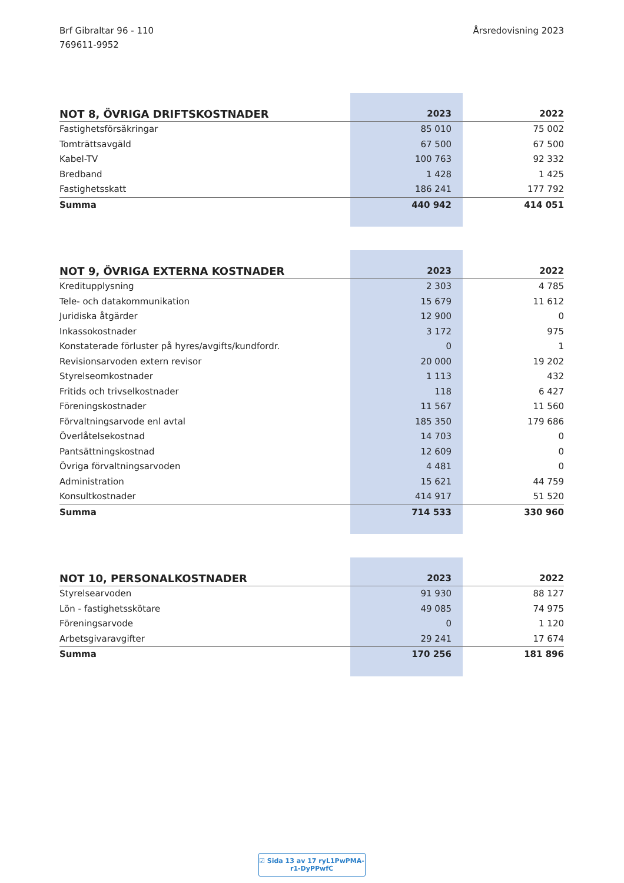Brf Gibraltar 96 - 110
769611-9952
Årsredovisning 2023
| NOT 8, ÖVRIGA DRIFTSKOSTNADER | 2023 | 2022 |
| --- | --- | --- |
| Fastighetsförsäkringar | 85 010 | 75 002 |
| Tomträttsavgäld | 67 500 | 67 500 |
| Kabel-TV | 100 763 | 92 332 |
| Bredband | 1 428 | 1 425 |
| Fastighetsskatt | 186 241 | 177 792 |
| Summa | 440 942 | 414 051 |
| NOT 9, ÖVRIGA EXTERNA KOSTNADER | 2023 | 2022 |
| --- | --- | --- |
| Kreditupplysning | 2 303 | 4 785 |
| Tele- och datakommunikation | 15 679 | 11 612 |
| Juridiska åtgärder | 12 900 | 0 |
| Inkassokostnader | 3 172 | 975 |
| Konstaterade förluster på hyres/avgifts/kundfordr. | 0 | 1 |
| Revisionsarvoden extern revisor | 20 000 | 19 202 |
| Styrelseomkostnader | 1 113 | 432 |
| Fritids och trivselkostnader | 118 | 6 427 |
| Föreningskostnader | 11 567 | 11 560 |
| Förvaltningsarvode enl avtal | 185 350 | 179 686 |
| Överlåtelsekostnad | 14 703 | 0 |
| Pantsättningskostnad | 12 609 | 0 |
| Övriga förvaltningsarvoden | 4 481 | 0 |
| Administration | 15 621 | 44 759 |
| Konsultkostnader | 414 917 | 51 520 |
| Summa | 714 533 | 330 960 |
| NOT 10, PERSONALKOSTNADER | 2023 | 2022 |
| --- | --- | --- |
| Styrelsearvoden | 91 930 | 88 127 |
| Lön - fastighetsskötare | 49 085 | 74 975 |
| Föreningsarvode | 0 | 1 120 |
| Arbetsgivaravgifter | 29 241 | 17 674 |
| Summa | 170 256 | 181 896 |
☑ Sida 13 av 17 ryL1PwPMA-r1-DyPPwfC